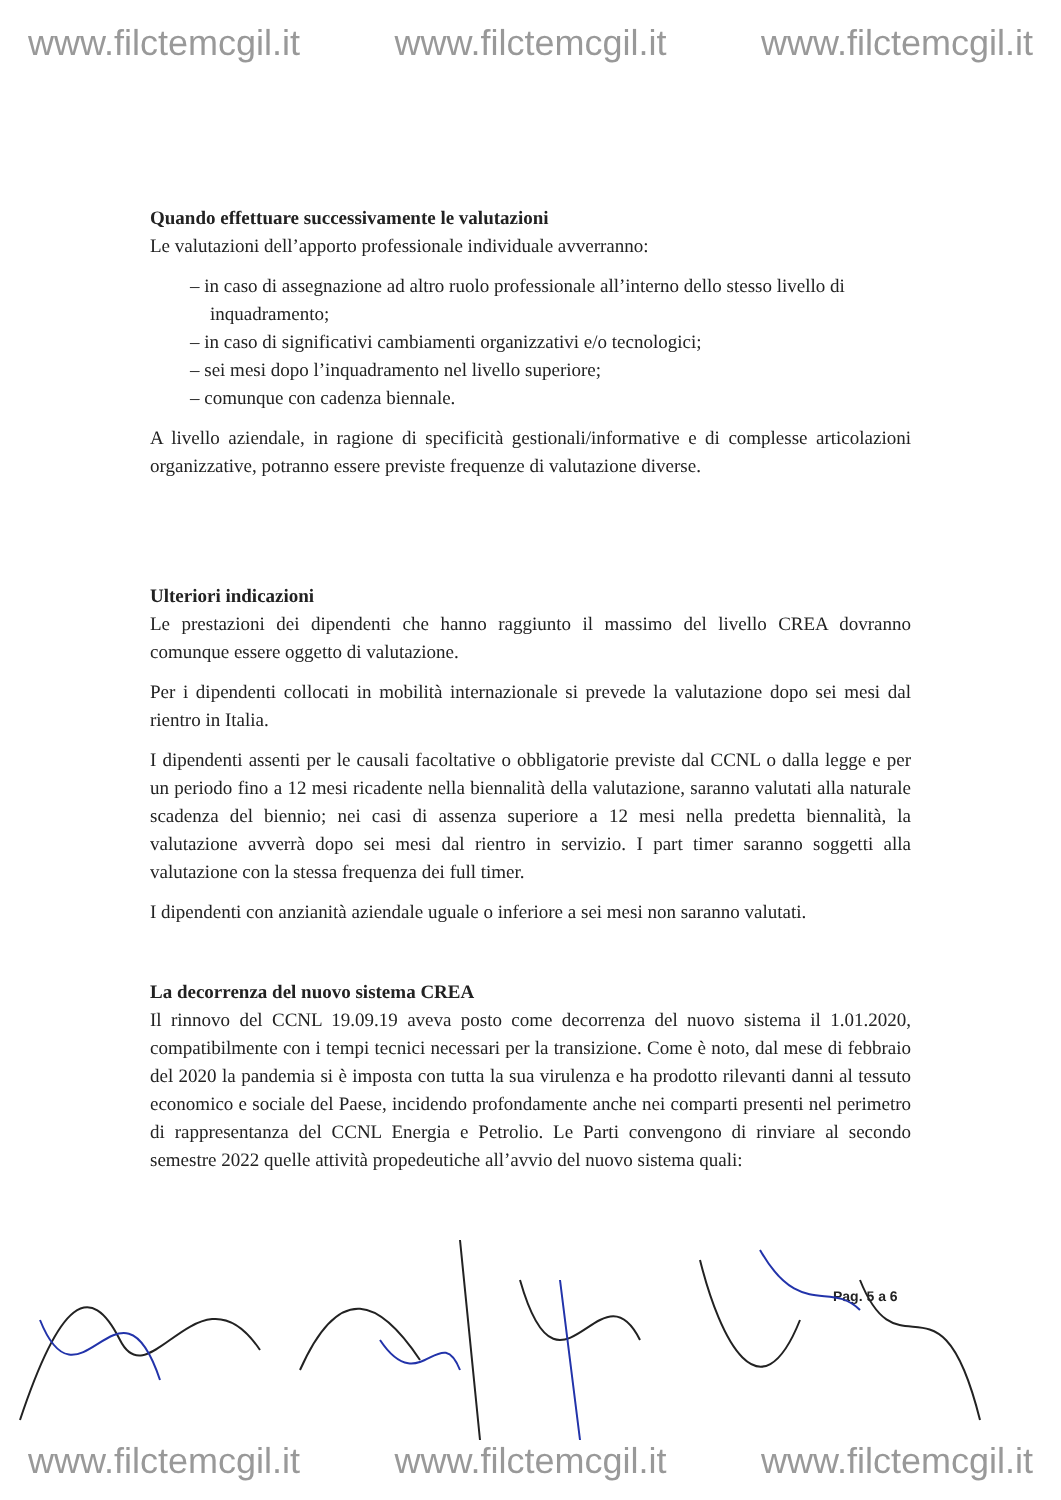www.filctemcgil.it www.filctemcgil.it www.filctemcgil.it
Quando effettuare successivamente le valutazioni
Le valutazioni dell’apporto professionale individuale avverranno:
– in caso di assegnazione ad altro ruolo professionale all’interno dello stesso livello di inquadramento;
– in caso di significativi cambiamenti organizzativi e/o tecnologici;
– sei mesi dopo l’inquadramento nel livello superiore;
– comunque con cadenza biennale.
A livello aziendale, in ragione di specificità gestionali/informative e di complesse articolazioni organizzative, potranno essere previste frequenze di valutazione diverse.
Ulteriori indicazioni
Le prestazioni dei dipendenti che hanno raggiunto il massimo del livello CREA dovranno comunque essere oggetto di valutazione.
Per i dipendenti collocati in mobilità internazionale si prevede la valutazione dopo sei mesi dal rientro in Italia.
I dipendenti assenti per le causali facoltative o obbligatorie previste dal CCNL o dalla legge e per un periodo fino a 12 mesi ricadente nella biennalità della valutazione, saranno valutati alla naturale scadenza del biennio; nei casi di assenza superiore a 12 mesi nella predetta biennalità, la valutazione avverrà dopo sei mesi dal rientro in servizio. I part timer saranno soggetti alla valutazione con la stessa frequenza dei full timer.
I dipendenti con anzianità aziendale uguale o inferiore a sei mesi non saranno valutati.
La decorrenza del nuovo sistema CREA
Il rinnovo del CCNL 19.09.19 aveva posto come decorrenza del nuovo sistema il 1.01.2020, compatibilmente con i tempi tecnici necessari per la transizione. Come è noto, dal mese di febbraio del 2020 la pandemia si è imposta con tutta la sua virulenza e ha prodotto rilevanti danni al tessuto economico e sociale del Paese, incidendo profondamente anche nei comparti presenti nel perimetro di rappresentanza del CCNL Energia e Petrolio. Le Parti convengono di rinviare al secondo semestre 2022 quelle attività propedeutiche all’avvio del nuovo sistema quali:
Pag. 5 a 6
www.filctemcgil.it www.filctemcgil.it www.filctemcgil.it